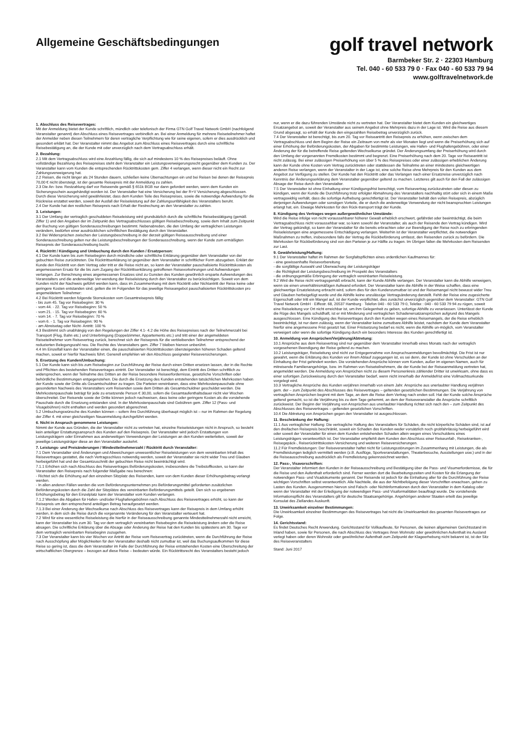Allgemeine Geschäftsbedingungen
golf travel network
Barmbeker Str. 2 · 22303 Hamburg
Tel. 040 - 60 533 79 0 · Fax 040 - 60 533 79 94
www.golftravelnetwork.de
1. Abschluss des Reisevertrages:
Mit der Anmeldung bietet der Kunde schriftlich, mündlich oder telefonisch der Firma GTN Golf Travel Network GmbH (nachfolgend Veranstalter genannt) den Abschluss eines Reisevertrages verbindlich an. Bei einer Anmeldung für mehrere Reiseteilnehmer haftet der Anmelder neben diesen Teilnehmern für deren vertragliche Verpflichtung wie für seine eigenen, sofern er dies ausdrücklich und gesondert erklärt hat. Der Veranstalter nimmt das Angebot zum Abschluss eines Reisevertrages durch eine schriftliche Reisebestätigung an, die der Kunde mit oder unverzüglich nach dem Vertragsabschluss erhält.
2. Bezahlung:
2.1 Mit dem Vertragsabschluss wird eine Anzahlung fällig, die sich auf mindestens 10 % des Reisepreises beläuft. Ohne vollständige Bezahlung des Reisepreises steht dem Veranstalter ein Leistungsverweigerungsrecht gegenüber dem Kunden zu. Der Veranstalter kann vom Kunden die entsprechenden Rücktrittskosten gem. Ziffer 4 verlangen, wenn dieser nicht ein Recht zur Zahlungsverweigerung hat.
2.2 Reisen, die nicht länger als 24 Stunden dauern, schließen keine Übernachtungen ein und bei Reisen bei denen der Reisepreis 70,00 € nicht übersteigt, ist der gesamte Reisepreis mit der Anmeldung zu zahlen.
2.3 Die An- bzw. Restzahlung darf vor Reiseende gemäß § 651k BGB nur dann gefordert werden, wenn dem Kunden ein Sicherungsschein ausgehändigt worden ist. Der Veranstalter hat eine Versicherung bei der R+V Versicherung abgeschlossen. Durch diese Versicherung wird gewährleistet, dass dem Kunden Teile des Reisepreises, sowie die notwendige Aufwendung für die Rückreise erstattet werden, soweit der Ausfall der Reiseleistung auf der Zahlungsunfähigkeit des Veranstalters beruht.
2.4 Der Kunde hat den restlichen Reisepreis nach Erhalt der Restrechung an den Veranstalter zu zahlen.
3. Leistungen:
3.1 Der Umfang der vertraglich geschuldeten Reiseleistung wird grundsätzlich durch die schriftliche Reisebestätigung (gemäß Ziffer 1) und den Angaben der im Zeitpunkt des Vertragsabschlusses gültigen Reisebeschreibung, sowie dem Inhalt zum Zeitpunkt der Buchung von gültigen Sonderausschreibungen bestimmt. Nebenabreden, die den Umfang der vertraglichen Leistungen verändern, bedürfen einer ausdrücklichen schriftlichen Bestätigung durch den Veranstalter.
3.2 Bei Widersprüchen zwischen der Leistungsbeschreibung in der derzeit gültigen Reiseausschreibung und einer Sonderausschreibung gelten nur die Leistungsbeschreibungen der Sonderausschreibung, wenn der Kunde zum ermäßigten Reisepreis der Sonderausschreibung bucht.
4. Rücktritt / Kündigung und Umbuchung durch den Kunden / Ersatzperson:
4.1 Der Kunde kann bis zum Reisebeginn durch mündliche oder schriftliche Erklärung gegenüber dem Veranstalter von der gebuchten Reise zurücktreten. Die Rücktrittserklärung ist gegenüber dem Veranstalter in schriftlicher Form abzugeben. Erklärt der Kunde den Rücktritt von dem Vertrag oder tritt er die Reise nicht an, so kann der Veranstalter pauschalisierte Rücktrittskosten als angemessenen Ersatz für die bis zum Zugang der Rücktrittserklärung getroffenen Reisevorkehrungen und Aufwendungen verlangen. Zur Berechnung eines angemessenen Ersatzes sind zu Gunsten des Kunden gewöhnlich ersparte Aufwendungen des Veranstalters und die anderweitige Ver-wendung der Reiseleistung durch den Veranstalter zu berücksichtigen. Soweit von dem Kunden nicht der Nachweis geführt werden kann, dass im Zusammenhang mit dem Rücktritt oder Nichtantritt der Reise keine oder geringere Kosten entstanden sind, gelten die im Folgenden für das jeweilige Reiseangebot pauschalisierten Rücktrittskosten pro angemeldetem Teilnehmer:
4.2 Bei Rücktritt werden folgende Stornokosten vom Gesamtreisepreis fällig:
- bis zum 45. Tag vor Reisebeginn: 30 %
- vom 44. - 22. Tag vor Reisebeginn: 50 %
- vom 21. - 15. Tag vor Reisebeginn: 60 %
- vom 14. - 7. Tag vor Reisebeginn: 70 %
- vom 6. - 1. Tag vor Reisebeginn: 90 %
- am Abreisetag oder Nicht- Antritt: 100 %
4.3 Bestimmt sich unabhängig von den Regelungen der Ziffer 4.1- 4.2 die Höhe des Reisepreises nach der Teilnehmerzahl bei Transport (Flug, Bahn etc.) und Unterbringung (Doppelzimmer, Appartements etc.) und tritt einer der angemeldeten Reiseteilnehmer vom Reisevertrag zurück, berechnet sich der Reisepreis für die verbleibenden Teilnehmer entsprechend der reduzierten Belegungszahl neu. Die Rechte des Veranstalters gem. Ziffer 7 bleiben hiervon unberührt.
4.4 Im Einzelfall kann der Veranstalter einen, die pauschalisierten Rücktrittskosten übersteigenden höheren Schaden geltend machen, soweit er hierfür Nachweis führt. Generell empfehlen wir den Abschluss geeigneter Reiseversicherungen.
5. Ersetzung des Kunden/Umbuchung:
5.1 Der Kunde kann sich bis zum Reisebeginn zur Durchführung der Reise durch einen Dritten ersetzen lassen, der in die Rechte und Pflichten des bestehenden Reisevertrages eintritt. Der Veranstalter ist berechtigt, dem Eintritt des Dritten schriftlich zu widersprechen, wenn der Teilnahme des Dritten an der Reise besondere Reiseerfordernisse, gesetzliche Vorschriften oder behördliche Bestimmungen entgegenstehen. Die durch die Ersetzung des Kunden entstehenden tatsächlichen Mehrkosten haben der Kunde sowie der Dritte als Gesamtschuldner zu tragen. Die Parteien vereinbaren, dass eine Mehrkostenpauschale ohne gesonderten Nachweis des Veranstalters vom Reisenden sowie dem Dritten als Gesamtschuldner geschuldet werden. Die Mehrkostenpauschale beträgt für jede zu ersetzende Person € 30,00, sofern die Gesamtaufenthaltsdauer nicht vier Wochen überschreitet. Der Reisende sowie der Dritte können jedoch nachweisen, dass keine oder geringere Kosten als die vorstehende Pauschale durch die Ersetzung entstanden sind. In der Mehrkostenpauschale sind Gebühren gem. Ziffer 12 (Pass- und Visagebühren) nicht enthalten und werden gesondert abgerechnet.
5.2 Umbuchungswünsche des Kunden können – sofern ihre Durchführung überhaupt möglich ist – nur im Rahmen der Regelung der Ziffer 4. mit einer gleichzeitigen Neuanmeldung durchgeführt werden.
6. Nicht in Anspruch genommene Leistungen:
Nimmt der Kunde aus Gründen, die der Veranstalter nicht zu vertreten hat, einzelne Reiseleistungen nicht in Anspruch, so besteht kein anteiliger Erstattungsanspruch des Kunden auf den Reisepreis. Der Veranstalter wird jedoch Erstattungen von Leistungsträgern oder Einnahmen aus anderweitigen Verwendungen der Leistungen an den Kunden weiterleiten, soweit der jeweilige Leistungsträger diese an den Veranstalter auskehrt.
7. Leistungs- und Preisänderungen / Mindestteilnehmerzahl / Rücktritt durch Veranstalter:
7.1 Dem Veranstalter sind Änderungen und Abweichungen unwesentlicher Reiseleistungen von dem vereinbarten Inhalt des Reisevertrages gestattet, die nach Vertragsschluss notwendig werden, soweit der Veranstalter sie nicht wider Treu und Glauben herbeigeführt hat und der Gesamtzuschnitt der gebuchten Reise nicht beeinträchtigt wird.
7.1.1 Erhöhen sich nach Abschluss des Reisevertrages Beförderungskosten, insbesondere die Treibstoffkosten, so kann der Veranstalter den Reisepreis nach folgender Maßgabe neu berechnen:
- Richtet sich die Erhöhung auf den einzelnen Sitzplatz des Reisenden, kann von dem Kunden dieser Erhöhungsbetrag verlangt werden.
- In allen anderen Fällen werden die vom Beförderungsunternehmen pro Beförderungsmittel geforderten zusätzlichen Beförderungskosten durch die Zahl der Sitzplätze des vereinbarten Beförderungsmittels geteilt. Den sich so ergebenen Erhöhungsbetrag für den Einzelplatz kann der Veranstalter vom Kunden verlangen.
7.1.2 Werden die Abgaben für Hafen- und/oder Flughafengebühren nach Abschluss des Reisevertrages erhöht, so kann der Reisepreis um den entsprechend anteiligen Betrag heraufgesetzt werden.
7.1.3 Bei einer Änderung der Wechselkurse nach Abschluss des Reisevertrages kann der Reisepreis in dem Umfang erhöht werden, in dem sich die Reise durch die vorgenannte Veränderung für den Veranstalter verteuert hat.
7.2 Wird für eine wesentliche Reiseleistung die hierfür in der Reiseausschreibung genannte Mindestteilnehmerzahl nicht erreicht, kann der Veranstalter bis zum 30. Tag vor dem vertraglich vereinbarten Reisebeginn die Reiseleistung ändern oder die Reise absagen. Die schriftliche Erklärung über die Absage oder Änderung der Reise hat den Kunden bis spätestens am 30. Tage vor dem vertraglich vereinbarten Reisebeginn zuzugehen.
7.3 Der Veranstalter kann bis vier Wochen vor Antritt der Reise vom Reisevertrag zurücktreten, wenn die Durchführung der Reise nach Ausschöpfung aller Möglichkeiten für den Veranstalter deshalb nicht zumutbar ist, weil das Buchungsaufkommen für diese Reise so gering ist, dass die dem Veranstalter im Falle der Durchführung der Reise entstehenden Kosten eine Überschreitung der wirtschaftlichen Obergrenze – bezogen auf diese Reise – bedeuten würde. Ein Rücktrittsrecht des Veranstalters besteht jedoch nur, wenn er die dazu führenden Umstände nicht zu vertreten hat. Der Veranstalter bietet dem Kunden ein gleichwertiges Ersatzangebot an, soweit der Veranstalter aus seinem Angebot ohne Mehrpreis dazu in der Lage ist. Wird die Reise aus diesem Grund abgesagt, so erhält der Kunde den eingezahlten Reisebetrag unverzüglich zurück.
7.4 Der Veranstalter ist berechtigt, bis zum 20. Tag vor Reiseantritt den Reisepreis zu erhöhen, wenn zwischen dem Vertragsabschluss und dem Beginn der Reise ein Zeitraum von mehr als vier Monaten liegt und wenn die Preiserhöhung sich auf einer Erhöhung der Beförderungskosten, der Abgaben für bestimmte Leistungen, wie Hafen- und Flughafengebühren, oder einer Änderung der für die betreffende Reise geltenden Wechselkurse gründet. Der Änderungsumfang der Preiserhöhung wird durch den Umfang der vorgenannten Fremdkosten bestimmt und begrenzt. Eine Preiserhöhung nach dem 20. Tage vor Reiseantritt ist nicht zulässig. Bei einer zulässigen Preiserhöhung von über 5 % des Reisepreises oder einer zulässigen erheblichen Änderung kann der Kunde ohne Kosten vom Vertrag zurücktreten oder stattdessen die Teilnahme an einer mindestens gleichwertigen anderen Reise verlangen, wenn der Veranstalter in der Lage ist, eine solche Reise ohne Mehrpreis für den Kunden aus dem Angebot zur Verfügung zu stellen. Der Kunde hat den Rücktritt oder das Verlangen nach einer Ersatzreise unverzüglich nach Kenntnis der Änderungserklärung dem Veranstalter gegenüber geltend zu machen. Letzteres gilt auch für den Fall der zulässigen Absage der Reise durch den Veranstalter.
7.5 Der Veranstalter ist ohne Einhaltung einer Kündigungsfrist berechtigt, vom Reisevertrag zurückzutreten oder diesen zu kündigen, wenn der Kunde die Durchführung trotz erfolgter Abmahnung des Veranstalters nachhaltig stört oder sich in einem Maße vertragswidrig verhält, dass die sofortige Aufhebung gerechtfertigt ist. Der Veranstalter behält den vollen Reisepreis, abzüglich derjenigen Aufwendungen oder sonstigen Vorteile, die er durch die anderweitige Verwendung der nicht beanspruchten Leistungen erlangt hat, ein. Etwaige Mehrkosten für den Rück-transport trägt der Kunde.
8. Kündigung des Vertrages wegen außergewöhnlicher Umstände:
Wird die Reise infolge von nicht voraussehbarer höherer Gewalt erheblich erschwert, gefährdet oder beeinträchtigt, die beim Vertragsabschluss nicht voraussehbar war, so kann sowohl der Veranstalter, als auch der Reisende den Vertrag kündigen. Wird der Vertrag gekündigt, so kann der Veranstalter für die bereits erbrachten oder zur Beendigung der Reise noch zu erbringenden Reiseleistungen eine angemessene Entschädigung verlangen. Weiterhin ist der Veranstalter verpflichtet, die notwendigen Maßnahmen zu treffen, insbesondere falls der Vertrag die Rückbeförderung umfasst, den Reisenden zurück zu befördern. Die Mehrkosten für Rückbeförderung sind von den Parteien je zur Hälfte zu tragen. Im Übrigen fallen die Mehrkosten dem Reisenden zur Last.
9. Gewährleistung/Haftung:
9.1 Der Veranstalter haftet im Rahmen der Sorgfaltspflichten eines ordentlichen Kaufmannes für:
- eine gewissenhafte Reisevorbereitung
- die sorgfältige Auswahl und Überwachung der Leistungsträger
- die Richtigkeit der Leistungsbeschreibung im Prospekt des Veranstalters
- die ordnungsgemäße Erbringung der vertraglich vereinbarten Reiseleistung.
9.2 Wird die Reise nicht vertragsgemäß erbracht, kann der Kunde Abhilfe verlangen. Der Veranstalter kann die Abhilfe verweigern, wenn sie einen unverhältnismäßigen Aufwand erfordert. Der Veranstalter kann die Abhilfe in der Weise schaffen, dass eine gleichwertige Ersatzleistung erbracht wird, sofern dies für den Kundenzumutbar ist und der Reisemangel nicht bewusst wider Treu und Glauben herbeigefügt wurde und die Abhilfe keine unzulässige Vertragsänderung darstellt. Fehlt der Reise eine zugesicherte Eigenschaft oder tritt ein Mangel auf, ist der Kunde verpflichtet, dies zunächst unverzüglich gegenüber dem Veranstalter: GTN Golf Travel Network GmbH · Eiffestr. 68, 20537 Hamburg · Telefon 040 - 60 533 79 0, Telefax : 040 - 60 533 79 94 zu rügen, soweit eine Reiseleitung vor Ort nicht erreichbar ist, um ihm Gelegenheit zu geben, sofortige Abhilfe zu veranlassen. Unterlässt der Kunde die Rüge des Mangels schuldhaft, ist er mit Minderung und vertraglichen Schadenersatzansprüchen aufgrund des Mangels ausgeschlossen. Eine Kündigung des Reisevertrages durch den Kunden wegen eines Reisemangels, der die Reise erheblich beeinträchtigt, ist nur dann zulässig, wenn der Veranstalter keine zumutbare Abhilfe leistet, nachdem der Kunde dem Veranstalter hierfür eine angemessene Frist gesetzt hat. Einer Fristsetzung bedarf es nicht, wenn die Abhilfe un-möglich, vom Veranstalter verweigert oder wenn die sofortige Kündigung durch ein besonders Interesse des Kunden gerechtfertigt ist.
10. Anmeldung von Ansprüchen/Verjährung/Abtretung:
10.1 Ansprüche aus dem Reisevertrag sind nur gegenüber dem Veranstalter innerhalb eines Monats nach der vertraglich vorgesehenen Beendigung der Reise geltend zu machen.
10.2 Leistungsträger, Reiseleitung sind nicht zur Entgegennahme von Anspruchsanmeldungen bevollmächtigt. Die Frist ist nur gewahrt, wenn die Erklärung des Kunden vor ihrem Ablauf zugegangen ist, es sei denn, der Kunde ist ohne Verschulden an der Einhaltung der Frist gehindert worden. Die vorstehenden Ansprüche können vom Kunden, außer im eigenen Namen, auch für mitreisende Familienangehörige, bzw. im Rahmen von Reiseteilnehmern, die der Kunde bei der Reiseanmeldung vertreten hat, angemeldet werden. Die Anmeldung von Ansprüchen nicht zu diesem Personenkreis zählender Dritter ist unwirksam, ohne dass es einer sofortigen Zurückweisung durch den Veranstalter bedarf, wenn nicht innerhalb der Anmeldefrist eine Vollmachtsurkunde vorgelegt wird.
10.3 Vertragliche Ansprüche des Kunden verjähren innerhalb von einem Jahr. Ansprüche aus unerlaubter Handlung verjähren gem. der – zum Zeitpunkt des Abschlusses des Reisevertrages – geltenden gesetzlichen Bestimmungen. Die Verjährung von vertraglichen Ansprüchen beginnt mit dem Tage, an dem die Reise dem Vertrag nach enden soll. Hat der Kunde solche Ansprüche geltend gemacht, so ist die Verjährung bis zu dem Tage gehemmt, an dem der Reiseveranstalter die Ansprüche schriftlich zurückweist. Der Beginn der Verjährung von Ansprüchen aus unerlaubter Handlung richtet sich nach den – zum Zeitpunkt des Abschlusses des Reisevertrages – geltenden gesetzlichen Vorschriften.
10.4 Die Abtretung von Ansprüchen gegen den Veranstalter ist ausgeschlossen.
11. Beschränkung der Haftung:
11.1 Aus vertraglicher Haftung: Die vertragliche Haftung des Veranstalters für Schäden, die nicht körperliche Schäden sind, ist auf den dreifachen Reisepreis beschränkt, soweit ein Schaden des Kunden weder vorsätzlich noch grobfahrlässig herbeigeführt wird oder soweit der Veranstalter für einen dem Kunden entstehenden Schaden allein wegen eines Verschuldens eines Leistungsträgers verantwortlich ist. Der Veranstalter empfiehlt dem Kunden den Abschluss einer Reiseunfall-, Reisekranken-, Reisegepäck-, Reiserücktrittskosten-Versicherung und weiteren Reiseversicherungen.
11.2 Für Fremdleistungen: Der Reiseveranstalter haftet nicht für Leistungsstörungen im Zusammenhang mit Leistungen, die als Fremdleistungen lediglich vermittelt werden (z.B. Ausflüge, Sportveranstaltungen, Theaterbesuche, Ausstellungen usw.) und in der die Reiseausschreibung ausdrücklich als Fremdleistung gekennzeichnet werden.
12. Pass-, Visavorschriften:
Der Veranstalter informiert den Kunden in der Reiseausschreibung und Bestätigung über die Pass- und Visumerfordernisse, die für die Reise und den Aufenthalt erforderlich sind. Ferner werden dort die Bearbeitungszeiten und Kosten für die Erlangung der notwendigen Pass- und Visadokumente genannt. Der Reisende ist jedoch für die Einhaltung aller für die Durchführung der Reise wichtigen Vorschriften selbst verantwortlich. Alle Nachteile, die aus der Nichtbefolgung dieser Vorschriften erwachsen, gehen zu Lasten des Kunden. Ausgenommen hiervon sind Falsch- oder Nichtinformationen durch den Veranstalter in dem Katalog oder wenn der Veranstalter mit der Erledigung der notwendigen Pass- und Visaformalitäten beauftragt wurde. Die vorstehende Informationspflicht des Veranstalters gilt für deutsche Staatsangehörige. Angehörigen anderer Staaten erteilt das jeweilige Konsulat des Ziellandes Auskunft.
13. Unwirksamkeit einzelner Bestimmungen:
Die Unwirksamkeit einzelner Bestimmungen des Reisevertrages hat nicht die Unwirksamkeit des gesamten Reisevertrages zur Folge.
14. Gerichtsstand:
Es findet Deutsches Recht Anwendung. Gerichtsstand für Vollkaufleute, für Personen, die keinen allgemeinen Gerichtsstand im Inland haben, sowie für Personen, die nach Abschluss des Vertrages ihren Wohnsitz oder gewöhnlichen Aufenthalt ins Ausland verlegt haben oder deren Wohnsitz oder gewöhnlicher Aufenthalt zum Zeitpunkt der Klageerhebung nicht bekannt ist, ist der Sitz des Reiseveranstalters
Stand: Juni 2017